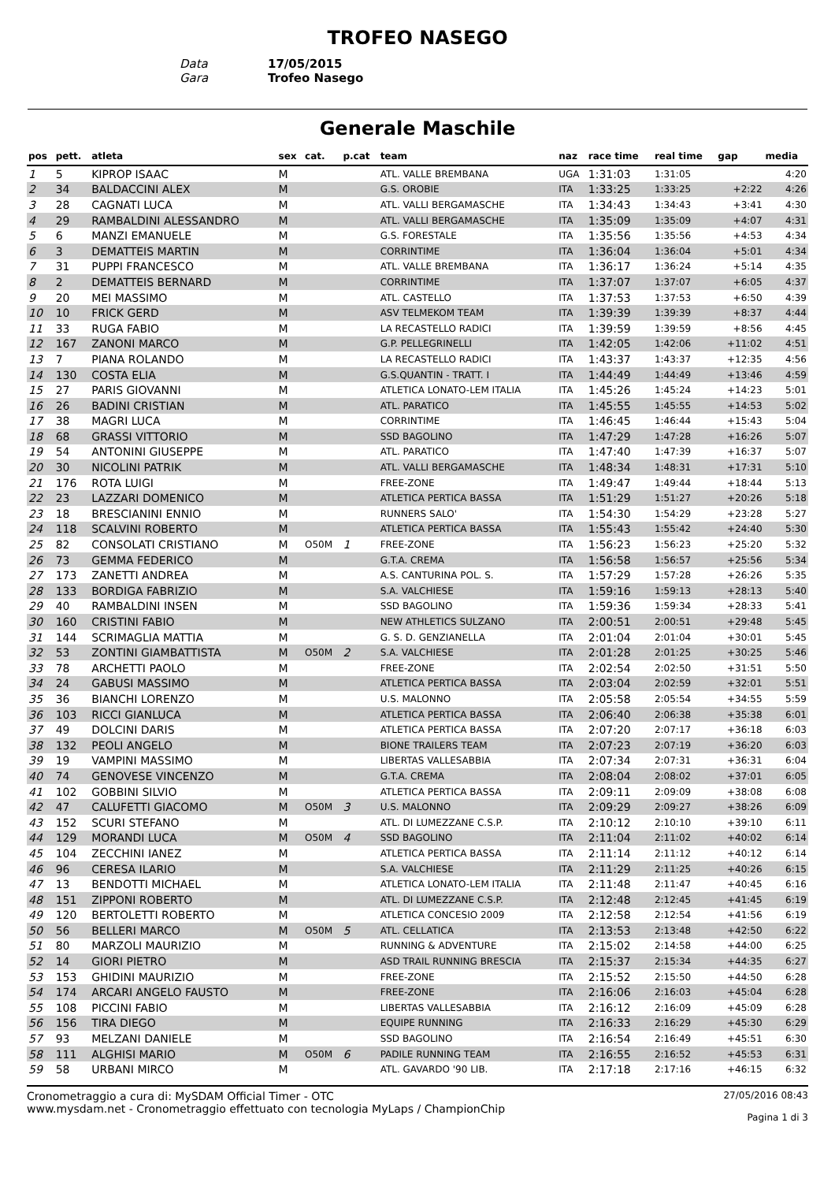TROFEO NASEGO
Data 17/05/2015
Gara Trofeo Nasego
Generale Maschile
| pos | pett. | atleta | sex | cat. | p.cat | team | naz | race time | real time | gap | media |
| --- | --- | --- | --- | --- | --- | --- | --- | --- | --- | --- | --- |
| 1 | 5 | KIPROP ISAAC | M | | | ATL. VALLE BREMBANA | UGA | 1:31:03 | 1:31:05 | | 4:20 |
| 2 | 34 | BALDACCINI ALEX | M | | | G.S. OROBIE | ITA | 1:33:25 | 1:33:25 | +2:22 | 4:26 |
| 3 | 28 | CAGNATI LUCA | M | | | ATL. VALLI BERGAMASCHE | ITA | 1:34:43 | 1:34:43 | +3:41 | 4:30 |
| 4 | 29 | RAMBALDINI ALESSANDRO | M | | | ATL. VALLI BERGAMASCHE | ITA | 1:35:09 | 1:35:09 | +4:07 | 4:31 |
| 5 | 6 | MANZI EMANUELE | M | | | G.S. FORESTALE | ITA | 1:35:56 | 1:35:56 | +4:53 | 4:34 |
| 6 | 3 | DEMATTEIS MARTIN | M | | | CORRINTIME | ITA | 1:36:04 | 1:36:04 | +5:01 | 4:34 |
| 7 | 31 | PUPPI FRANCESCO | M | | | ATL. VALLE BREMBANA | ITA | 1:36:17 | 1:36:24 | +5:14 | 4:35 |
| 8 | 2 | DEMATTEIS BERNARD | M | | | CORRINTIME | ITA | 1:37:07 | 1:37:07 | +6:05 | 4:37 |
| 9 | 20 | MEI MASSIMO | M | | | ATL. CASTELLO | ITA | 1:37:53 | 1:37:53 | +6:50 | 4:39 |
| 10 | 10 | FRICK GERD | M | | | ASV TELMEKOM TEAM | ITA | 1:39:39 | 1:39:39 | +8:37 | 4:44 |
| 11 | 33 | RUGA FABIO | M | | | LA RECASTELLO RADICI | ITA | 1:39:59 | 1:39:59 | +8:56 | 4:45 |
| 12 | 167 | ZANONI MARCO | M | | | G.P. PELLEGRINELLI | ITA | 1:42:05 | 1:42:06 | +11:02 | 4:51 |
| 13 | 7 | PIANA ROLANDO | M | | | LA RECASTELLO RADICI | ITA | 1:43:37 | 1:43:37 | +12:35 | 4:56 |
| 14 | 130 | COSTA ELIA | M | | | G.S.QUANTIN - TRATT. I | ITA | 1:44:49 | 1:44:49 | +13:46 | 4:59 |
| 15 | 27 | PARIS GIOVANNI | M | | | ATLETICA LONATO-LEM ITALIA | ITA | 1:45:26 | 1:45:24 | +14:23 | 5:01 |
| 16 | 26 | BADINI CRISTIAN | M | | | ATL. PARATICO | ITA | 1:45:55 | 1:45:55 | +14:53 | 5:02 |
| 17 | 38 | MAGRI LUCA | M | | | CORRINTIME | ITA | 1:46:45 | 1:46:44 | +15:43 | 5:04 |
| 18 | 68 | GRASSI VITTORIO | M | | | SSD BAGOLINO | ITA | 1:47:29 | 1:47:28 | +16:26 | 5:07 |
| 19 | 54 | ANTONINI GIUSEPPE | M | | | ATL. PARATICO | ITA | 1:47:40 | 1:47:39 | +16:37 | 5:07 |
| 20 | 30 | NICOLINI PATRIK | M | | | ATL. VALLI BERGAMASCHE | ITA | 1:48:34 | 1:48:31 | +17:31 | 5:10 |
| 21 | 176 | ROTA LUIGI | M | | | FREE-ZONE | ITA | 1:49:47 | 1:49:44 | +18:44 | 5:13 |
| 22 | 23 | LAZZARI DOMENICO | M | | | ATLETICA PERTICA BASSA | ITA | 1:51:29 | 1:51:27 | +20:26 | 5:18 |
| 23 | 18 | BRESCIANINI ENNIO | M | | | RUNNERS SALO' | ITA | 1:54:30 | 1:54:29 | +23:28 | 5:27 |
| 24 | 118 | SCALVINI ROBERTO | M | | | ATLETICA PERTICA BASSA | ITA | 1:55:43 | 1:55:42 | +24:40 | 5:30 |
| 25 | 82 | CONSOLATI CRISTIANO | M | O50M | 1 | FREE-ZONE | ITA | 1:56:23 | 1:56:23 | +25:20 | 5:32 |
| 26 | 73 | GEMMA FEDERICO | M | | | G.T.A. CREMA | ITA | 1:56:58 | 1:56:57 | +25:56 | 5:34 |
| 27 | 173 | ZANETTI ANDREA | M | | | A.S. CANTURINA POL. S. | ITA | 1:57:29 | 1:57:28 | +26:26 | 5:35 |
| 28 | 133 | BORDIGA FABRIZIO | M | | | S.A. VALCHIESE | ITA | 1:59:16 | 1:59:13 | +28:13 | 5:40 |
| 29 | 40 | RAMBALDINI INSEN | M | | | SSD BAGOLINO | ITA | 1:59:36 | 1:59:34 | +28:33 | 5:41 |
| 30 | 160 | CRISTINI FABIO | M | | | NEW ATHLETICS SULZANO | ITA | 2:00:51 | 2:00:51 | +29:48 | 5:45 |
| 31 | 144 | SCRIMAGLIA MATTIA | M | | | G. S. D. GENZIANELLA | ITA | 2:01:04 | 2:01:04 | +30:01 | 5:45 |
| 32 | 53 | ZONTINI GIAMBATTISTA | M | O50M | 2 | S.A. VALCHIESE | ITA | 2:01:28 | 2:01:25 | +30:25 | 5:46 |
| 33 | 78 | ARCHETTI PAOLO | M | | | FREE-ZONE | ITA | 2:02:54 | 2:02:50 | +31:51 | 5:50 |
| 34 | 24 | GABUSI MASSIMO | M | | | ATLETICA PERTICA BASSA | ITA | 2:03:04 | 2:02:59 | +32:01 | 5:51 |
| 35 | 36 | BIANCHI LORENZO | M | | | U.S. MALONNO | ITA | 2:05:58 | 2:05:54 | +34:55 | 5:59 |
| 36 | 103 | RICCI GIANLUCA | M | | | ATLETICA PERTICA BASSA | ITA | 2:06:40 | 2:06:38 | +35:38 | 6:01 |
| 37 | 49 | DOLCINI DARIS | M | | | ATLETICA PERTICA BASSA | ITA | 2:07:20 | 2:07:17 | +36:18 | 6:03 |
| 38 | 132 | PEOLI ANGELO | M | | | BIONE TRAILERS TEAM | ITA | 2:07:23 | 2:07:19 | +36:20 | 6:03 |
| 39 | 19 | VAMPINI MASSIMO | M | | | LIBERTAS VALLESABBIA | ITA | 2:07:34 | 2:07:31 | +36:31 | 6:04 |
| 40 | 74 | GENOVESE VINCENZO | M | | | G.T.A. CREMA | ITA | 2:08:04 | 2:08:02 | +37:01 | 6:05 |
| 41 | 102 | GOBBINI SILVIO | M | | | ATLETICA PERTICA BASSA | ITA | 2:09:11 | 2:09:09 | +38:08 | 6:08 |
| 42 | 47 | CALUFETTI GIACOMO | M | O50M | 3 | U.S. MALONNO | ITA | 2:09:29 | 2:09:27 | +38:26 | 6:09 |
| 43 | 152 | SCURI STEFANO | M | | | ATL. DI LUMEZZANE C.S.P. | ITA | 2:10:12 | 2:10:10 | +39:10 | 6:11 |
| 44 | 129 | MORANDI LUCA | M | O50M | 4 | SSD BAGOLINO | ITA | 2:11:04 | 2:11:02 | +40:02 | 6:14 |
| 45 | 104 | ZECCHINI IANEZ | M | | | ATLETICA PERTICA BASSA | ITA | 2:11:14 | 2:11:12 | +40:12 | 6:14 |
| 46 | 96 | CERESA ILARIO | M | | | S.A. VALCHIESE | ITA | 2:11:29 | 2:11:25 | +40:26 | 6:15 |
| 47 | 13 | BENDOTTI MICHAEL | M | | | ATLETICA LONATO-LEM ITALIA | ITA | 2:11:48 | 2:11:47 | +40:45 | 6:16 |
| 48 | 151 | ZIPPONI ROBERTO | M | | | ATL. DI LUMEZZANE C.S.P. | ITA | 2:12:48 | 2:12:45 | +41:45 | 6:19 |
| 49 | 120 | BERTOLETTI ROBERTO | M | | | ATLETICA CONCESIO 2009 | ITA | 2:12:58 | 2:12:54 | +41:56 | 6:19 |
| 50 | 56 | BELLERI MARCO | M | O50M | 5 | ATL. CELLATICA | ITA | 2:13:53 | 2:13:48 | +42:50 | 6:22 |
| 51 | 80 | MARZOLI MAURIZIO | M | | | RUNNING & ADVENTURE | ITA | 2:15:02 | 2:14:58 | +44:00 | 6:25 |
| 52 | 14 | GIORI PIETRO | M | | | ASD TRAIL RUNNING BRESCIA | ITA | 2:15:37 | 2:15:34 | +44:35 | 6:27 |
| 53 | 153 | GHIDINI MAURIZIO | M | | | FREE-ZONE | ITA | 2:15:52 | 2:15:50 | +44:50 | 6:28 |
| 54 | 174 | ARCARI ANGELO FAUSTO | M | | | FREE-ZONE | ITA | 2:16:06 | 2:16:03 | +45:04 | 6:28 |
| 55 | 108 | PICCINI FABIO | M | | | LIBERTAS VALLESABBIA | ITA | 2:16:12 | 2:16:09 | +45:09 | 6:28 |
| 56 | 156 | TIRA DIEGO | M | | | EQUIPE RUNNING | ITA | 2:16:33 | 2:16:29 | +45:30 | 6:29 |
| 57 | 93 | MELZANI DANIELE | M | | | SSD BAGOLINO | ITA | 2:16:54 | 2:16:49 | +45:51 | 6:30 |
| 58 | 111 | ALGHISI MARIO | M | O50M | 6 | PADILE RUNNING TEAM | ITA | 2:16:55 | 2:16:52 | +45:53 | 6:31 |
| 59 | 58 | URBANI MIRCO | M | | | ATL. GAVARDO '90 LIB. | ITA | 2:17:18 | 2:17:16 | +46:15 | 6:32 |
Cronometraggio a cura di: MySDAM Official Timer - OTC
www.mysdam.net - Cronometraggio effettuato con tecnologia MyLaps / ChampionChip
27/05/2016 08:43
Pagina 1 di 3